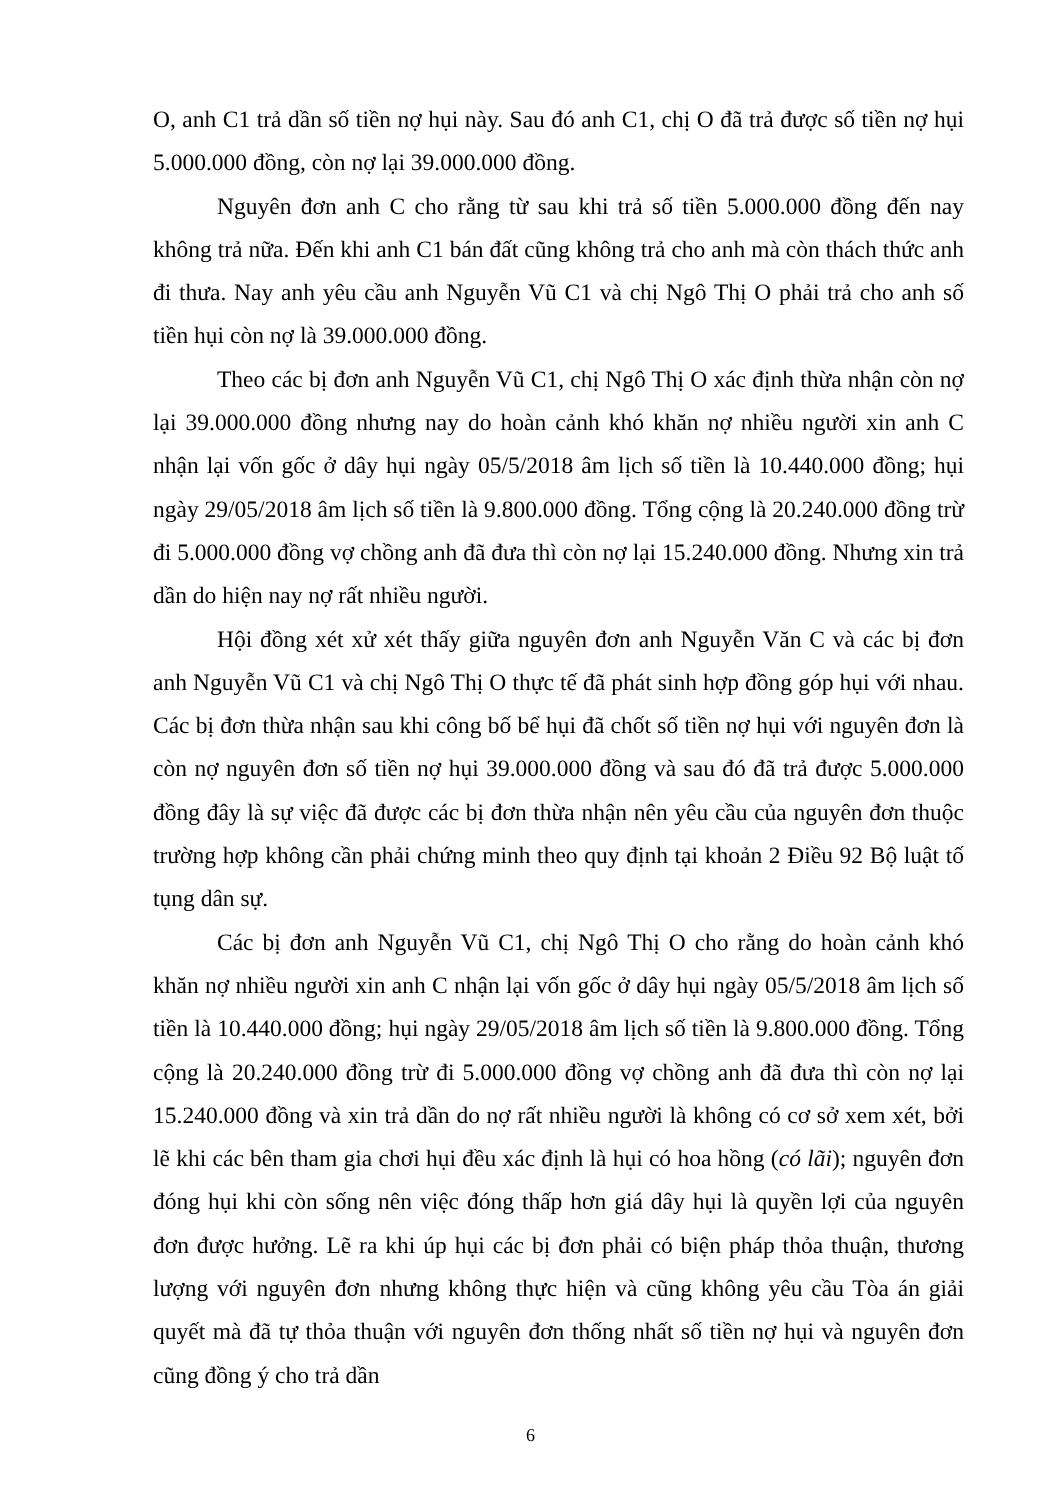O, anh C1 trả dần số tiền nợ hụi này. Sau đó anh C1, chị O đã trả được số tiền nợ hụi 5.000.000 đồng, còn nợ lại 39.000.000 đồng.
Nguyên đơn anh C cho rằng từ sau khi trả số tiền 5.000.000 đồng đến nay không trả nữa. Đến khi anh C1 bán đất cũng không trả cho anh mà còn thách thức anh đi thưa. Nay anh yêu cầu anh Nguyễn Vũ C1 và chị Ngô Thị O phải trả cho anh số tiền hụi còn nợ là 39.000.000 đồng.
Theo các bị đơn anh Nguyễn Vũ C1, chị Ngô Thị O xác định thừa nhận còn nợ lại 39.000.000 đồng nhưng nay do hoàn cảnh khó khăn nợ nhiều người xin anh C nhận lại vốn gốc ở dây hụi ngày 05/5/2018 âm lịch số tiền là 10.440.000 đồng; hụi ngày 29/05/2018 âm lịch số tiền là 9.800.000 đồng. Tổng cộng là 20.240.000 đồng trừ đi 5.000.000 đồng vợ chồng anh đã đưa thì còn nợ lại 15.240.000 đồng. Nhưng xin trả dần do hiện nay nợ rất nhiều người.
Hội đồng xét xử xét thấy giữa nguyên đơn anh Nguyễn Văn C và các bị đơn anh Nguyễn Vũ C1 và chị Ngô Thị O thực tế đã phát sinh hợp đồng góp hụi với nhau. Các bị đơn thừa nhận sau khi công bố bể hụi đã chốt số tiền nợ hụi với nguyên đơn là còn nợ nguyên đơn số tiền nợ hụi 39.000.000 đồng và sau đó đã trả được 5.000.000 đồng đây là sự việc đã được các bị đơn thừa nhận nên yêu cầu của nguyên đơn thuộc trường hợp không cần phải chứng minh theo quy định tại khoản 2 Điều 92 Bộ luật tố tụng dân sự.
Các bị đơn anh Nguyễn Vũ C1, chị Ngô Thị O cho rằng do hoàn cảnh khó khăn nợ nhiều người xin anh C nhận lại vốn gốc ở dây hụi ngày 05/5/2018 âm lịch số tiền là 10.440.000 đồng; hụi ngày 29/05/2018 âm lịch số tiền là 9.800.000 đồng. Tổng cộng là 20.240.000 đồng trừ đi 5.000.000 đồng vợ chồng anh đã đưa thì còn nợ lại 15.240.000 đồng và xin trả dần do nợ rất nhiều người là không có cơ sở xem xét, bởi lẽ khi các bên tham gia chơi hụi đều xác định là hụi có hoa hồng (có lãi); nguyên đơn đóng hụi khi còn sống nên việc đóng thấp hơn giá dây hụi là quyền lợi của nguyên đơn được hưởng. Lẽ ra khi úp hụi các bị đơn phải có biện pháp thỏa thuận, thương lượng với nguyên đơn nhưng không thực hiện và cũng không yêu cầu Tòa án giải quyết mà đã tự thỏa thuận với nguyên đơn thống nhất số tiền nợ hụi và nguyên đơn cũng đồng ý cho trả dần
6